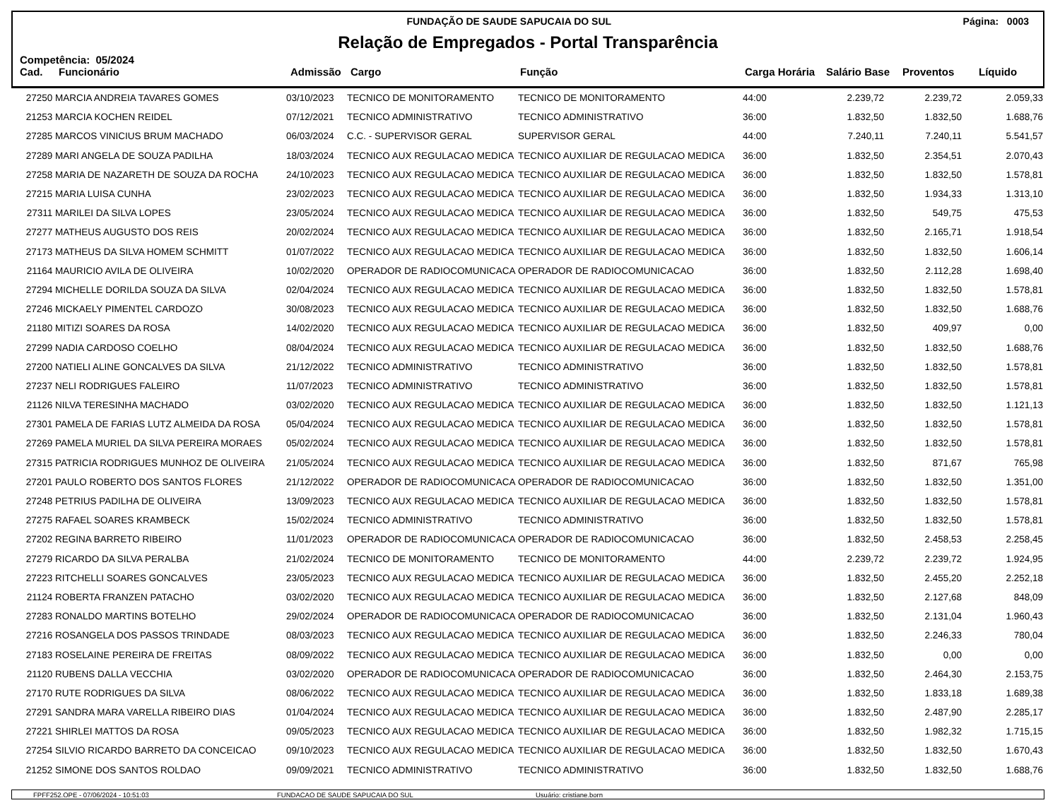FUNDAÇÃO DE SAUDE SAPUCAIA DO SUL Página: 0003
Relação de Empregados - Portal Transparência
Competência: 05/2024
| Cad. | Funcionário | Admissão | Cargo | Função | Carga Horária | Salário Base | Proventos | Líquido |
| --- | --- | --- | --- | --- | --- | --- | --- | --- |
| 27250 | MARCIA ANDREIA TAVARES GOMES | 03/10/2023 | TECNICO DE MONITORAMENTO | TECNICO DE MONITORAMENTO | 44:00 | 2.239,72 | 2.239,72 | 2.059,33 |
| 21253 | MARCIA KOCHEN REIDEL | 07/12/2021 | TECNICO ADMINISTRATIVO | TECNICO ADMINISTRATIVO | 36:00 | 1.832,50 | 1.832,50 | 1.688,76 |
| 27285 | MARCOS VINICIUS BRUM MACHADO | 06/03/2024 | C.C. - SUPERVISOR GERAL | SUPERVISOR GERAL | 44:00 | 7.240,11 | 7.240,11 | 5.541,57 |
| 27289 | MARI ANGELA DE SOUZA PADILHA | 18/03/2024 | TECNICO AUX REGULACAO MEDICA | TECNICO AUXILIAR DE REGULACAO MEDICA | 36:00 | 1.832,50 | 2.354,51 | 2.070,43 |
| 27258 | MARIA DE NAZARETH DE SOUZA DA ROCHA | 24/10/2023 | TECNICO AUX REGULACAO MEDICA | TECNICO AUXILIAR DE REGULACAO MEDICA | 36:00 | 1.832,50 | 1.832,50 | 1.578,81 |
| 27215 | MARIA LUISA CUNHA | 23/02/2023 | TECNICO AUX REGULACAO MEDICA | TECNICO AUXILIAR DE REGULACAO MEDICA | 36:00 | 1.832,50 | 1.934,33 | 1.313,10 |
| 27311 | MARILEI DA SILVA LOPES | 23/05/2024 | TECNICO AUX REGULACAO MEDICA | TECNICO AUXILIAR DE REGULACAO MEDICA | 36:00 | 1.832,50 | 549,75 | 475,53 |
| 27277 | MATHEUS AUGUSTO DOS REIS | 20/02/2024 | TECNICO AUX REGULACAO MEDICA | TECNICO AUXILIAR DE REGULACAO MEDICA | 36:00 | 1.832,50 | 2.165,71 | 1.918,54 |
| 27173 | MATHEUS DA SILVA HOMEM SCHMITT | 01/07/2022 | TECNICO AUX REGULACAO MEDICA | TECNICO AUXILIAR DE REGULACAO MEDICA | 36:00 | 1.832,50 | 1.832,50 | 1.606,14 |
| 21164 | MAURICIO AVILA DE OLIVEIRA | 10/02/2020 | OPERADOR DE RADIOCOMUNICACA | OPERADOR DE RADIOCOMUNICACAO | 36:00 | 1.832,50 | 2.112,28 | 1.698,40 |
| 27294 | MICHELLE DORILDA SOUZA DA SILVA | 02/04/2024 | TECNICO AUX REGULACAO MEDICA | TECNICO AUXILIAR DE REGULACAO MEDICA | 36:00 | 1.832,50 | 1.832,50 | 1.578,81 |
| 27246 | MICKAELY PIMENTEL CARDOZO | 30/08/2023 | TECNICO AUX REGULACAO MEDICA | TECNICO AUXILIAR DE REGULACAO MEDICA | 36:00 | 1.832,50 | 1.832,50 | 1.688,76 |
| 21180 | MITIZI SOARES DA ROSA | 14/02/2020 | TECNICO AUX REGULACAO MEDICA | TECNICO AUXILIAR DE REGULACAO MEDICA | 36:00 | 1.832,50 | 409,97 | 0,00 |
| 27299 | NADIA CARDOSO COELHO | 08/04/2024 | TECNICO AUX REGULACAO MEDICA | TECNICO AUXILIAR DE REGULACAO MEDICA | 36:00 | 1.832,50 | 1.832,50 | 1.688,76 |
| 27200 | NATIELI ALINE GONCALVES DA SILVA | 21/12/2022 | TECNICO ADMINISTRATIVO | TECNICO ADMINISTRATIVO | 36:00 | 1.832,50 | 1.832,50 | 1.578,81 |
| 27237 | NELI RODRIGUES FALEIRO | 11/07/2023 | TECNICO ADMINISTRATIVO | TECNICO ADMINISTRATIVO | 36:00 | 1.832,50 | 1.832,50 | 1.578,81 |
| 21126 | NILVA TERESINHA MACHADO | 03/02/2020 | TECNICO AUX REGULACAO MEDICA | TECNICO AUXILIAR DE REGULACAO MEDICA | 36:00 | 1.832,50 | 1.832,50 | 1.121,13 |
| 27301 | PAMELA DE FARIAS LUTZ ALMEIDA DA ROSA | 05/04/2024 | TECNICO AUX REGULACAO MEDICA | TECNICO AUXILIAR DE REGULACAO MEDICA | 36:00 | 1.832,50 | 1.832,50 | 1.578,81 |
| 27269 | PAMELA MURIEL DA SILVA PEREIRA MORAES | 05/02/2024 | TECNICO AUX REGULACAO MEDICA | TECNICO AUXILIAR DE REGULACAO MEDICA | 36:00 | 1.832,50 | 1.832,50 | 1.578,81 |
| 27315 | PATRICIA RODRIGUES MUNHOZ DE OLIVEIRA | 21/05/2024 | TECNICO AUX REGULACAO MEDICA | TECNICO AUXILIAR DE REGULACAO MEDICA | 36:00 | 1.832,50 | 871,67 | 765,98 |
| 27201 | PAULO ROBERTO DOS SANTOS FLORES | 21/12/2022 | OPERADOR DE RADIOCOMUNICACA | OPERADOR DE RADIOCOMUNICACAO | 36:00 | 1.832,50 | 1.832,50 | 1.351,00 |
| 27248 | PETRIUS PADILHA DE OLIVEIRA | 13/09/2023 | TECNICO AUX REGULACAO MEDICA | TECNICO AUXILIAR DE REGULACAO MEDICA | 36:00 | 1.832,50 | 1.832,50 | 1.578,81 |
| 27275 | RAFAEL SOARES KRAMBECK | 15/02/2024 | TECNICO ADMINISTRATIVO | TECNICO ADMINISTRATIVO | 36:00 | 1.832,50 | 1.832,50 | 1.578,81 |
| 27202 | REGINA BARRETO RIBEIRO | 11/01/2023 | OPERADOR DE RADIOCOMUNICACA | OPERADOR DE RADIOCOMUNICACAO | 36:00 | 1.832,50 | 2.458,53 | 2.258,45 |
| 27279 | RICARDO DA SILVA PERALBA | 21/02/2024 | TECNICO DE MONITORAMENTO | TECNICO DE MONITORAMENTO | 44:00 | 2.239,72 | 2.239,72 | 1.924,95 |
| 27223 | RITCHELLI SOARES GONCALVES | 23/05/2023 | TECNICO AUX REGULACAO MEDICA | TECNICO AUXILIAR DE REGULACAO MEDICA | 36:00 | 1.832,50 | 2.455,20 | 2.252,18 |
| 21124 | ROBERTA FRANZEN PATACHO | 03/02/2020 | TECNICO AUX REGULACAO MEDICA | TECNICO AUXILIAR DE REGULACAO MEDICA | 36:00 | 1.832,50 | 2.127,68 | 848,09 |
| 27283 | RONALDO MARTINS BOTELHO | 29/02/2024 | OPERADOR DE RADIOCOMUNICACA | OPERADOR DE RADIOCOMUNICACAO | 36:00 | 1.832,50 | 2.131,04 | 1.960,43 |
| 27216 | ROSANGELA DOS PASSOS TRINDADE | 08/03/2023 | TECNICO AUX REGULACAO MEDICA | TECNICO AUXILIAR DE REGULACAO MEDICA | 36:00 | 1.832,50 | 2.246,33 | 780,04 |
| 27183 | ROSELAINE PEREIRA DE FREITAS | 08/09/2022 | TECNICO AUX REGULACAO MEDICA | TECNICO AUXILIAR DE REGULACAO MEDICA | 36:00 | 1.832,50 | 0,00 | 0,00 |
| 21120 | RUBENS DALLA VECCHIA | 03/02/2020 | OPERADOR DE RADIOCOMUNICACA | OPERADOR DE RADIOCOMUNICACAO | 36:00 | 1.832,50 | 2.464,30 | 2.153,75 |
| 27170 | RUTE RODRIGUES DA SILVA | 08/06/2022 | TECNICO AUX REGULACAO MEDICA | TECNICO AUXILIAR DE REGULACAO MEDICA | 36:00 | 1.832,50 | 1.833,18 | 1.689,38 |
| 27291 | SANDRA MARA VARELLA RIBEIRO DIAS | 01/04/2024 | TECNICO AUX REGULACAO MEDICA | TECNICO AUXILIAR DE REGULACAO MEDICA | 36:00 | 1.832,50 | 2.487,90 | 2.285,17 |
| 27221 | SHIRLEI MATTOS DA ROSA | 09/05/2023 | TECNICO AUX REGULACAO MEDICA | TECNICO AUXILIAR DE REGULACAO MEDICA | 36:00 | 1.832,50 | 1.982,32 | 1.715,15 |
| 27254 | SILVIO RICARDO BARRETO DA CONCEICAO | 09/10/2023 | TECNICO AUX REGULACAO MEDICA | TECNICO AUXILIAR DE REGULACAO MEDICA | 36:00 | 1.832,50 | 1.832,50 | 1.670,43 |
| 21252 | SIMONE DOS SANTOS ROLDAO | 09/09/2021 | TECNICO ADMINISTRATIVO | TECNICO ADMINISTRATIVO | 36:00 | 1.832,50 | 1.832,50 | 1.688,76 |
FPFF252.OPE - 07/06/2024 - 10:51:03 FUNDACAO DE SAUDE SAPUCAIA DO SUL Usuário: cristiane.born